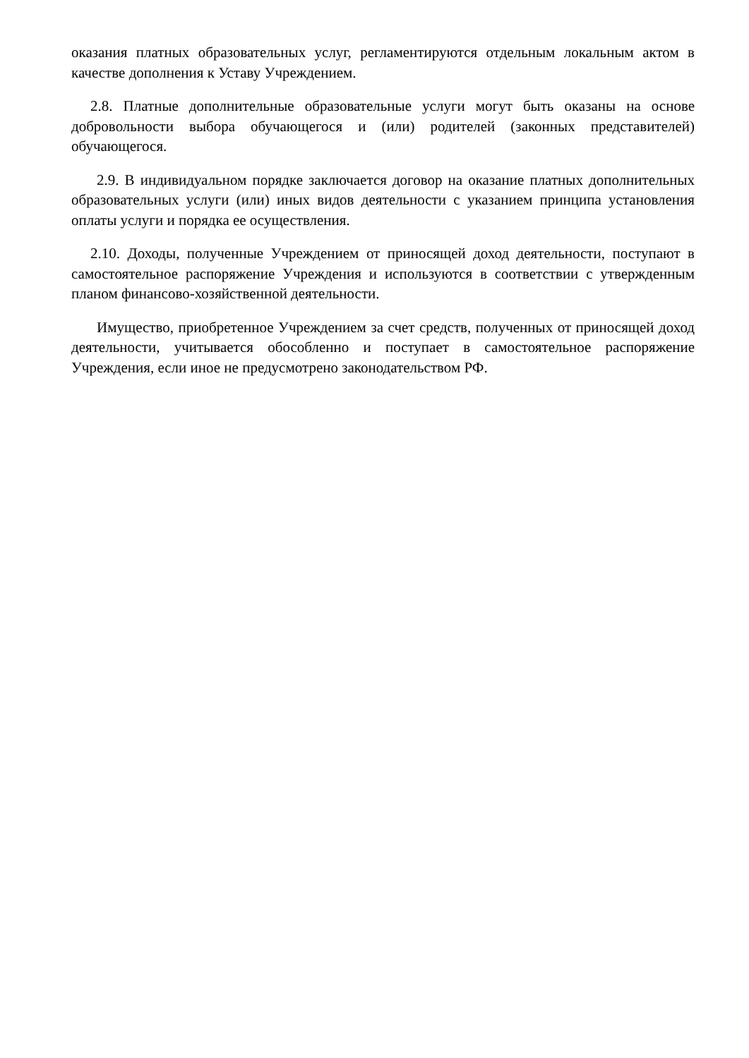оказания платных образовательных услуг, регламентируются отдельным локальным актом в качестве дополнения к Уставу Учреждением.
2.8. Платные дополнительные образовательные услуги могут быть оказаны на основе добровольности выбора обучающегося и (или) родителей (законных представителей) обучающегося.
2.9. В индивидуальном порядке заключается договор на оказание платных дополнительных образовательных услуги (или) иных видов деятельности с указанием принципа установления оплаты услуги и порядка ее осуществления.
2.10. Доходы, полученные Учреждением от приносящей доход деятельности, поступают в самостоятельное распоряжение Учреждения и используются в соответствии с утвержденным планом финансово-хозяйственной деятельности.
Имущество, приобретенное Учреждением за счет средств, полученных от приносящей доход деятельности, учитывается обособленно и поступает в самостоятельное распоряжение Учреждения, если иное не предусмотрено законодательством РФ.